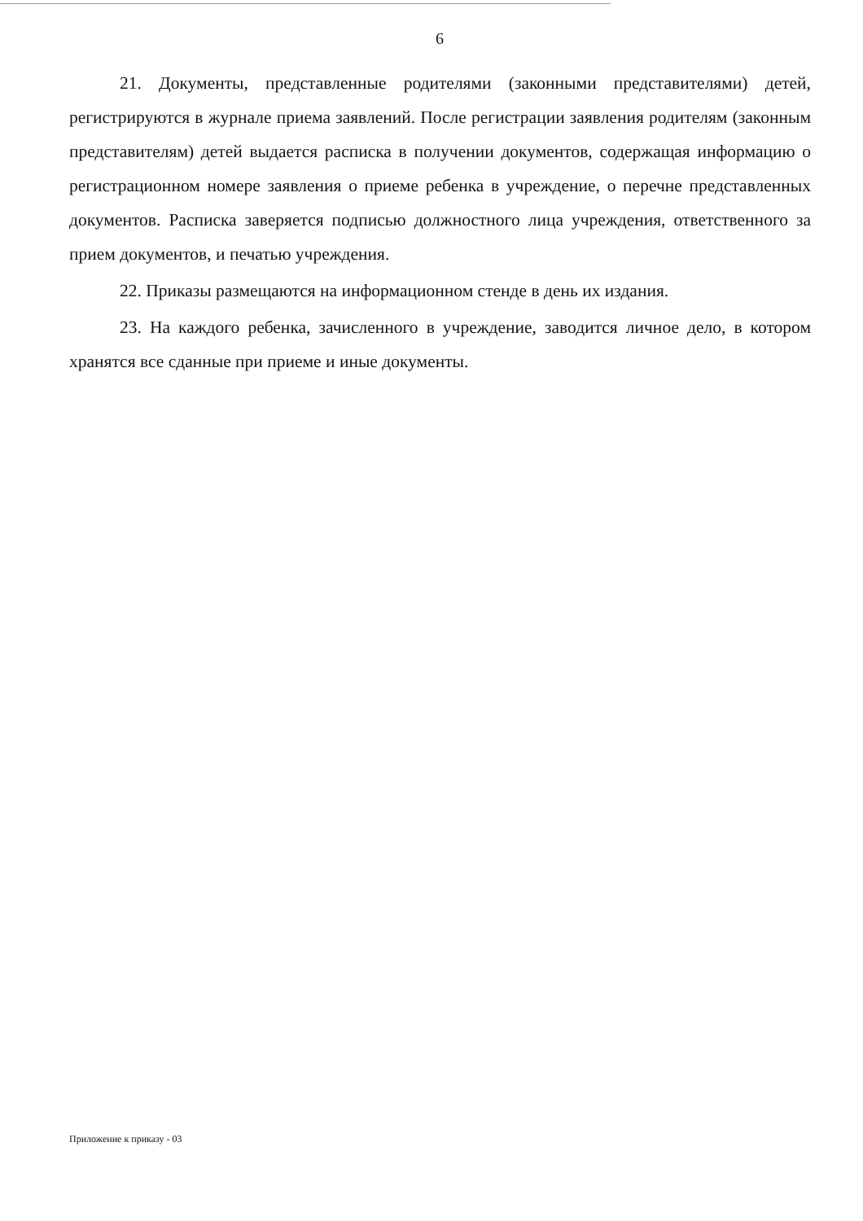6
21. Документы, представленные родителями (законными представителями) детей, регистрируются в журнале приема заявлений. После регистрации заявления родителям (законным представителям) детей выдается расписка в получении документов, содержащая информацию о регистрационном номере заявления о приеме ребенка в учреждение, о перечне представленных документов. Расписка заверяется подписью должностного лица учреждения, ответственного за прием документов, и печатью учреждения.
22. Приказы размещаются на информационном стенде в день их издания.
23. На каждого ребенка, зачисленного в учреждение, заводится личное дело, в котором хранятся все сданные при приеме и иные документы.
Приложение к приказу - 03